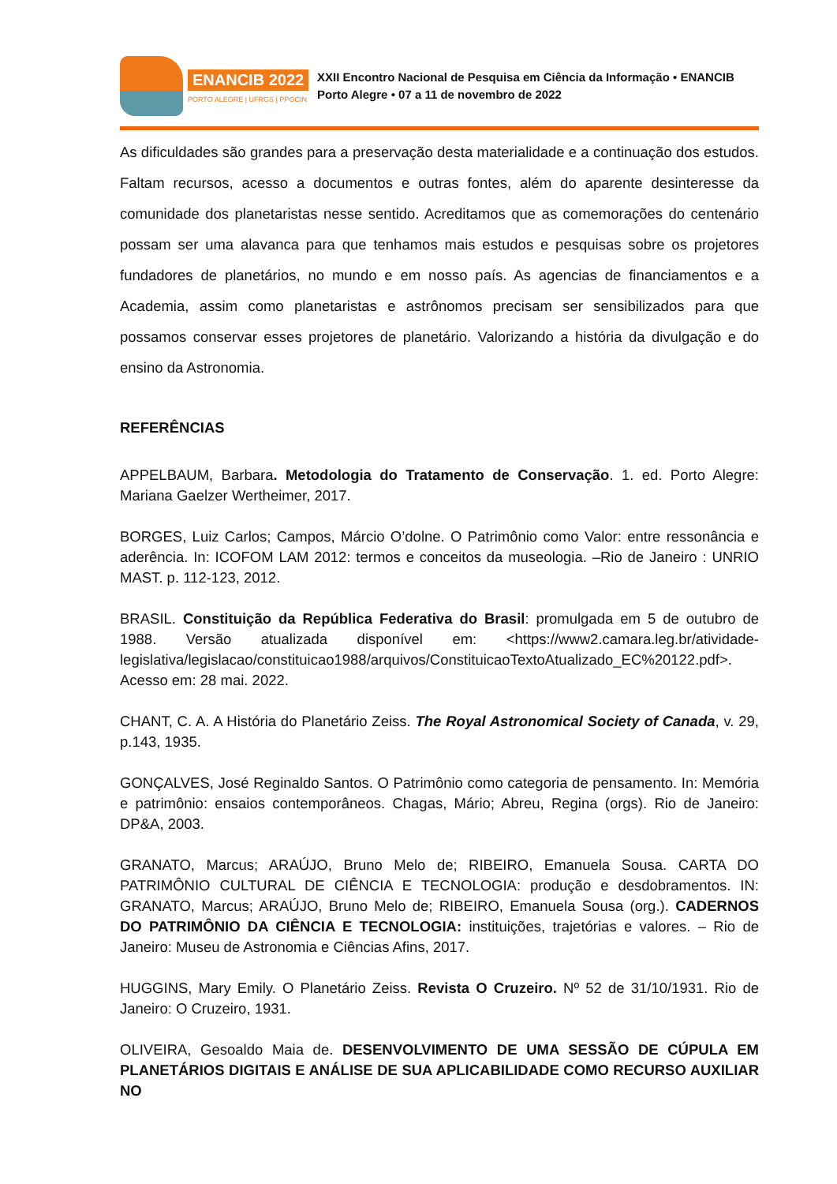ENANCIB 2022
PORTO ALEGRE | UFRGS | PPGCIN
XXII Encontro Nacional de Pesquisa em Ciência da Informação • ENANCIB
Porto Alegre • 07 a 11 de novembro de 2022
As dificuldades são grandes para a preservação desta materialidade e a continuação dos estudos. Faltam recursos, acesso a documentos e outras fontes, além do aparente desinteresse da comunidade dos planetaristas nesse sentido. Acreditamos que as comemorações do centenário possam ser uma alavanca para que tenhamos mais estudos e pesquisas sobre os projetores fundadores de planetários, no mundo e em nosso país. As agencias de financiamentos e a Academia, assim como planetaristas e astrônomos precisam ser sensibilizados para que possamos conservar esses projetores de planetário. Valorizando a história da divulgação e do ensino da Astronomia.
REFERÊNCIAS
APPELBAUM, Barbara. Metodologia do Tratamento de Conservação. 1. ed. Porto Alegre: Mariana Gaelzer Wertheimer, 2017.
BORGES, Luiz Carlos; Campos, Márcio O’dolne. O Patrimônio como Valor: entre ressonância e aderência. In: ICOFOM LAM 2012: termos e conceitos da museologia. –Rio de Janeiro : UNRIO MAST. p. 112-123, 2012.
BRASIL. Constituição da República Federativa do Brasil: promulgada em 5 de outubro de 1988. Versão atualizada disponível em: <https://www2.camara.leg.br/atividade-legislativa/legislacao/constituicao1988/arquivos/ConstituicaoTextoAtualizado_EC%20122.pdf>. Acesso em: 28 mai. 2022.
CHANT, C. A. A História do Planetário Zeiss. The Royal Astronomical Society of Canada, v. 29, p.143, 1935.
GONÇALVES, José Reginaldo Santos. O Patrimônio como categoria de pensamento. In: Memória e patrimônio: ensaios contemporâneos. Chagas, Mário; Abreu, Regina (orgs). Rio de Janeiro: DP&A, 2003.
GRANATO, Marcus; ARAÚJO, Bruno Melo de; RIBEIRO, Emanuela Sousa. CARTA DO PATRIMÔNIO CULTURAL DE CIÊNCIA E TECNOLOGIA: produção e desdobramentos. IN: GRANATO, Marcus; ARAÚJO, Bruno Melo de; RIBEIRO, Emanuela Sousa (org.). CADERNOS DO PATRIMÔNIO DA CIÊNCIA E TECNOLOGIA: instituições, trajetórias e valores. – Rio de Janeiro: Museu de Astronomia e Ciências Afins, 2017.
HUGGINS, Mary Emily. O Planetário Zeiss. Revista O Cruzeiro. Nº 52 de 31/10/1931. Rio de Janeiro: O Cruzeiro, 1931.
OLIVEIRA, Gesoaldo Maia de. DESENVOLVIMENTO DE UMA SESSÃO DE CÚPULA EM PLANETÁRIOS DIGITAIS E ANÁLISE DE SUA APLICABILIDADE COMO RECURSO AUXILIAR NO